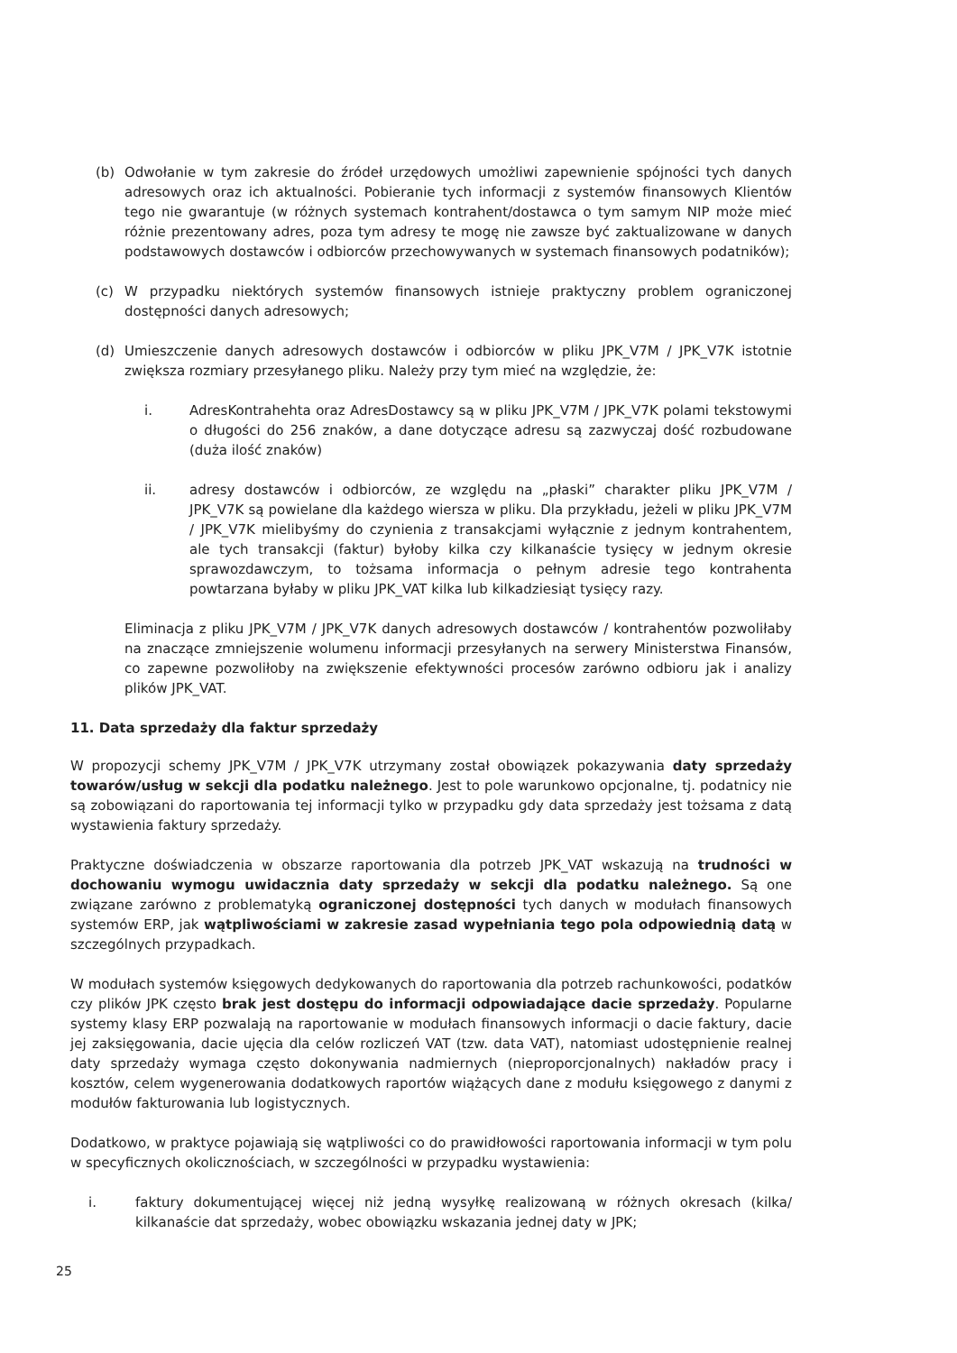(b) Odwołanie w tym zakresie do źródeł urzędowych umożliwi zapewnienie spójności tych danych adresowych oraz ich aktualności. Pobieranie tych informacji z systemów finansowych Klientów tego nie gwarantuje (w różnych systemach kontrahent/dostawca o tym samym NIP może mieć różnie prezentowany adres, poza tym adresy te mogę nie zawsze być zaktualizowane w danych podstawowych dostawców i odbiorców przechowywanych w systemach finansowych podatników);
(c) W przypadku niektórych systemów finansowych istnieje praktyczny problem ograniczonej dostępności danych adresowych;
(d) Umieszczenie danych adresowych dostawców i odbiorców w pliku JPK_V7M / JPK_V7K istotnie zwiększa rozmiary przesyłanego pliku. Należy przy tym mieć na względzie, że:
i. AdresKontrahehta oraz AdresDostawcy są w pliku JPK_V7M / JPK_V7K polami tekstowymi o długości do 256 znaków, a dane dotyczące adresu są zazwyczaj dość rozbudowane (duża ilość znaków)
ii. adresy dostawców i odbiorców, ze względu na „płaski” charakter pliku JPK_V7M / JPK_V7K są powielane dla każdego wiersza w pliku. Dla przykładu, jeżeli w pliku JPK_V7M / JPK_V7K mielibyśmy do czynienia z transakcjami wyłącznie z jednym kontrahentem, ale tych transakcji (faktur) byłoby kilka czy kilkanaście tysięcy w jednym okresie sprawozdawczym, to tożsama informacja o pełnym adresie tego kontrahenta powtarzana byłaby w pliku JPK_VAT kilka lub kilkadziesiąt tysięcy razy.
Eliminacja z pliku JPK_V7M / JPK_V7K danych adresowych dostawców / kontrahentów pozwoliłaby na znaczące zmniejszenie wolumenu informacji przesyłanych na serwery Ministerstwa Finansów, co zapewne pozwoliłoby na zwiększenie efektywności procesów zarówno odbioru jak i analizy plików JPK_VAT.
11. Data sprzedaży dla faktur sprzedaży
W propozycji schemy JPK_V7M / JPK_V7K utrzymany został obowiązek pokazywania daty sprzedaży towarów/usług w sekcji dla podatku należnego. Jest to pole warunkowo opcjonalne, tj. podatnicy nie są zobowiązani do raportowania tej informacji tylko w przypadku gdy data sprzedaży jest tożsama z datą wystawienia faktury sprzedaży.
Praktyczne doświadczenia w obszarze raportowania dla potrzeb JPK_VAT wskazują na trudności w dochowaniu wymogu uwidacznia daty sprzedaży w sekcji dla podatku należnego. Są one związane zarówno z problematyką ograniczonej dostępności tych danych w modułach finansowych systemów ERP, jak wątpliwościami w zakresie zasad wypełniania tego pola odpowiednią datą w szczególnych przypadkach.
W modułach systemów księgowych dedykowanych do raportowania dla potrzeb rachunkowości, podatków czy plików JPK często brak jest dostępu do informacji odpowiadające dacie sprzedaży. Popularne systemy klasy ERP pozwalają na raportowanie w modułach finansowych informacji o dacie faktury, dacie jej zaksięgowania, dacie ujęcia dla celów rozliczeń VAT (tzw. data VAT), natomiast udostępnienie realnej daty sprzedaży wymaga często dokonywania nadmiernych (nieproporcjonalnych) nakładów pracy i kosztów, celem wygenerowania dodatkowych raportów wiążących dane z modułu księgowego z danymi z modułów fakturowania lub logistycznych.
Dodatkowo, w praktyce pojawiają się wątpliwości co do prawidłowości raportowania informacji w tym polu w specyficznych okolicznościach, w szczególności w przypadku wystawienia:
i. faktury dokumentującej więcej niż jedną wysyłkę realizowaną w różnych okresach (kilka/ kilkanaście dat sprzedaży, wobec obowiązku wskazania jednej daty w JPK;
25